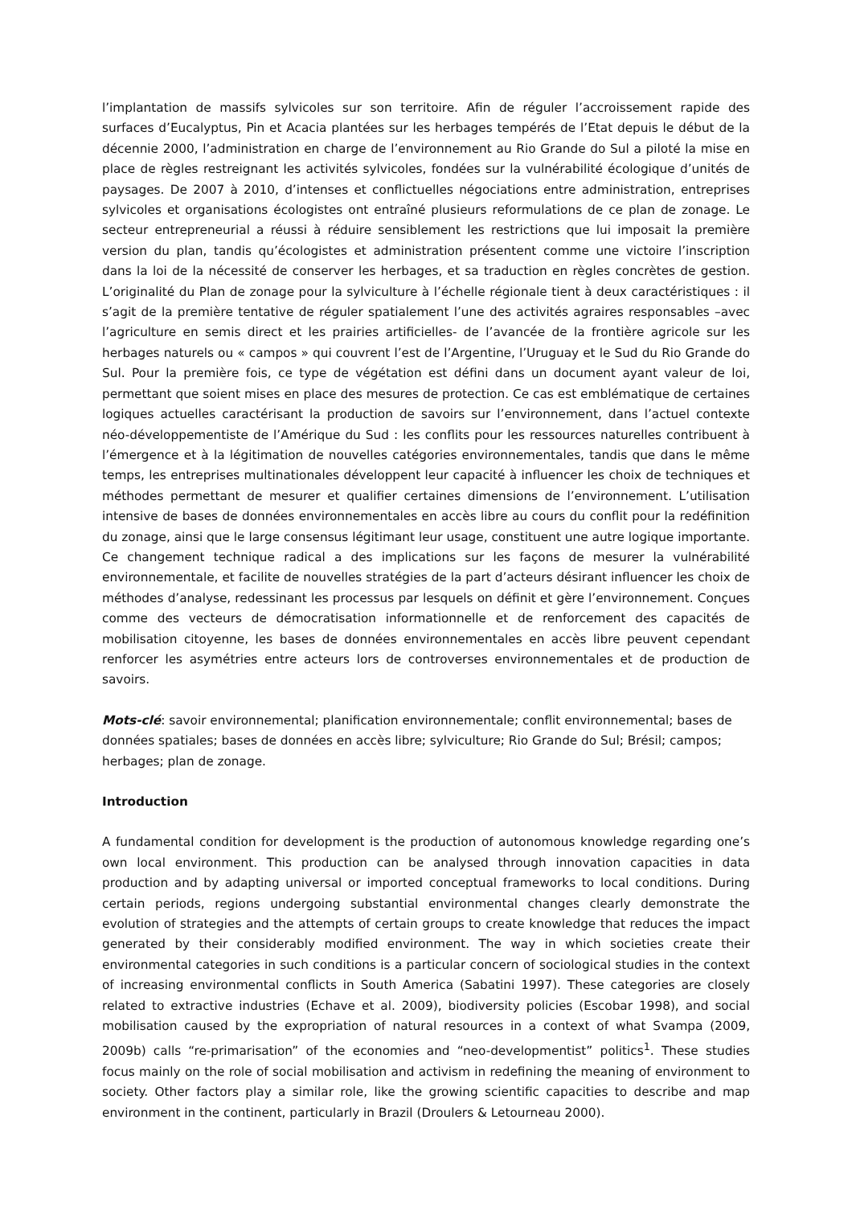l’implantation de massifs sylvicoles sur son territoire. Afin de réguler l’accroissement rapide des surfaces d’Eucalyptus, Pin et Acacia plantées sur les herbages tempérés de l’Etat depuis le début de la décennie 2000, l’administration en charge de l’environnement au Rio Grande do Sul a piloté la mise en place de règles restreignant les activités sylvicoles, fondées sur la vulnérabilité écologique d’unités de paysages. De 2007 à 2010, d’intenses et conflictuelles négociations entre administration, entreprises sylvicoles et organisations écologistes ont entraîné plusieurs reformulations de ce plan de zonage. Le secteur entrepreneurial a réussi à réduire sensiblement les restrictions que lui imposait la première version du plan, tandis qu’écologistes et administration présentent comme une victoire l’inscription dans la loi de la nécessité de conserver les herbages, et sa traduction en règles concrètes de gestion. L’originalité du Plan de zonage pour la sylviculture à l’échelle régionale tient à deux caractéristiques : il s’agit de la première tentative de réguler spatialement l’une des activités agraires responsables –avec l’agriculture en semis direct et les prairies artificielles- de l’avancée de la frontière agricole sur les herbages naturels ou « campos » qui couvrent l’est de l’Argentine, l’Uruguay et le Sud du Rio Grande do Sul. Pour la première fois, ce type de végétation est défini dans un document ayant valeur de loi, permettant que soient mises en place des mesures de protection. Ce cas est emblématique de certaines logiques actuelles caractérisant la production de savoirs sur l’environnement, dans l’actuel contexte néo-développementiste de l’Amérique du Sud : les conflits pour les ressources naturelles contribuent à l’émergence et à la légitimation de nouvelles catégories environnementales, tandis que dans le même temps, les entreprises multinationales développent leur capacité à influencer les choix de techniques et méthodes permettant de mesurer et qualifier certaines dimensions de l’environnement. L’utilisation intensive de bases de données environnementales en accès libre au cours du conflit pour la redéfinition du zonage, ainsi que le large consensus légitimant leur usage, constituent une autre logique importante. Ce changement technique radical a des implications sur les façons de mesurer la vulnérabilité environnementale, et facilite de nouvelles stratégies de la part d’acteurs désirant influencer les choix de méthodes d’analyse, redessinant les processus par lesquels on définit et gère l’environnement. Conçues comme des vecteurs de démocratisation informationnelle et de renforcement des capacités de mobilisation citoyenne, les bases de données environnementales en accès libre peuvent cependant renforcer les asymétries entre acteurs lors de controverses environnementales et de production de savoirs.
Mots-clé: savoir environnemental; planification environnementale; conflit environnemental; bases de données spatiales; bases de données en accès libre; sylviculture; Rio Grande do Sul; Brésil; campos; herbages; plan de zonage.
Introduction
A fundamental condition for development is the production of autonomous knowledge regarding one’s own local environment. This production can be analysed through innovation capacities in data production and by adapting universal or imported conceptual frameworks to local conditions. During certain periods, regions undergoing substantial environmental changes clearly demonstrate the evolution of strategies and the attempts of certain groups to create knowledge that reduces the impact generated by their considerably modified environment. The way in which societies create their environmental categories in such conditions is a particular concern of sociological studies in the context of increasing environmental conflicts in South America (Sabatini 1997). These categories are closely related to extractive industries (Echave et al. 2009), biodiversity policies (Escobar 1998), and social mobilisation caused by the expropriation of natural resources in a context of what Svampa (2009, 2009b) calls “re-primarisation” of the economies and “neo-developmentist” politics<sup>1</sup>. These studies focus mainly on the role of social mobilisation and activism in redefining the meaning of environment to society. Other factors play a similar role, like the growing scientific capacities to describe and map environment in the continent, particularly in Brazil (Droulers & Letourneau 2000).